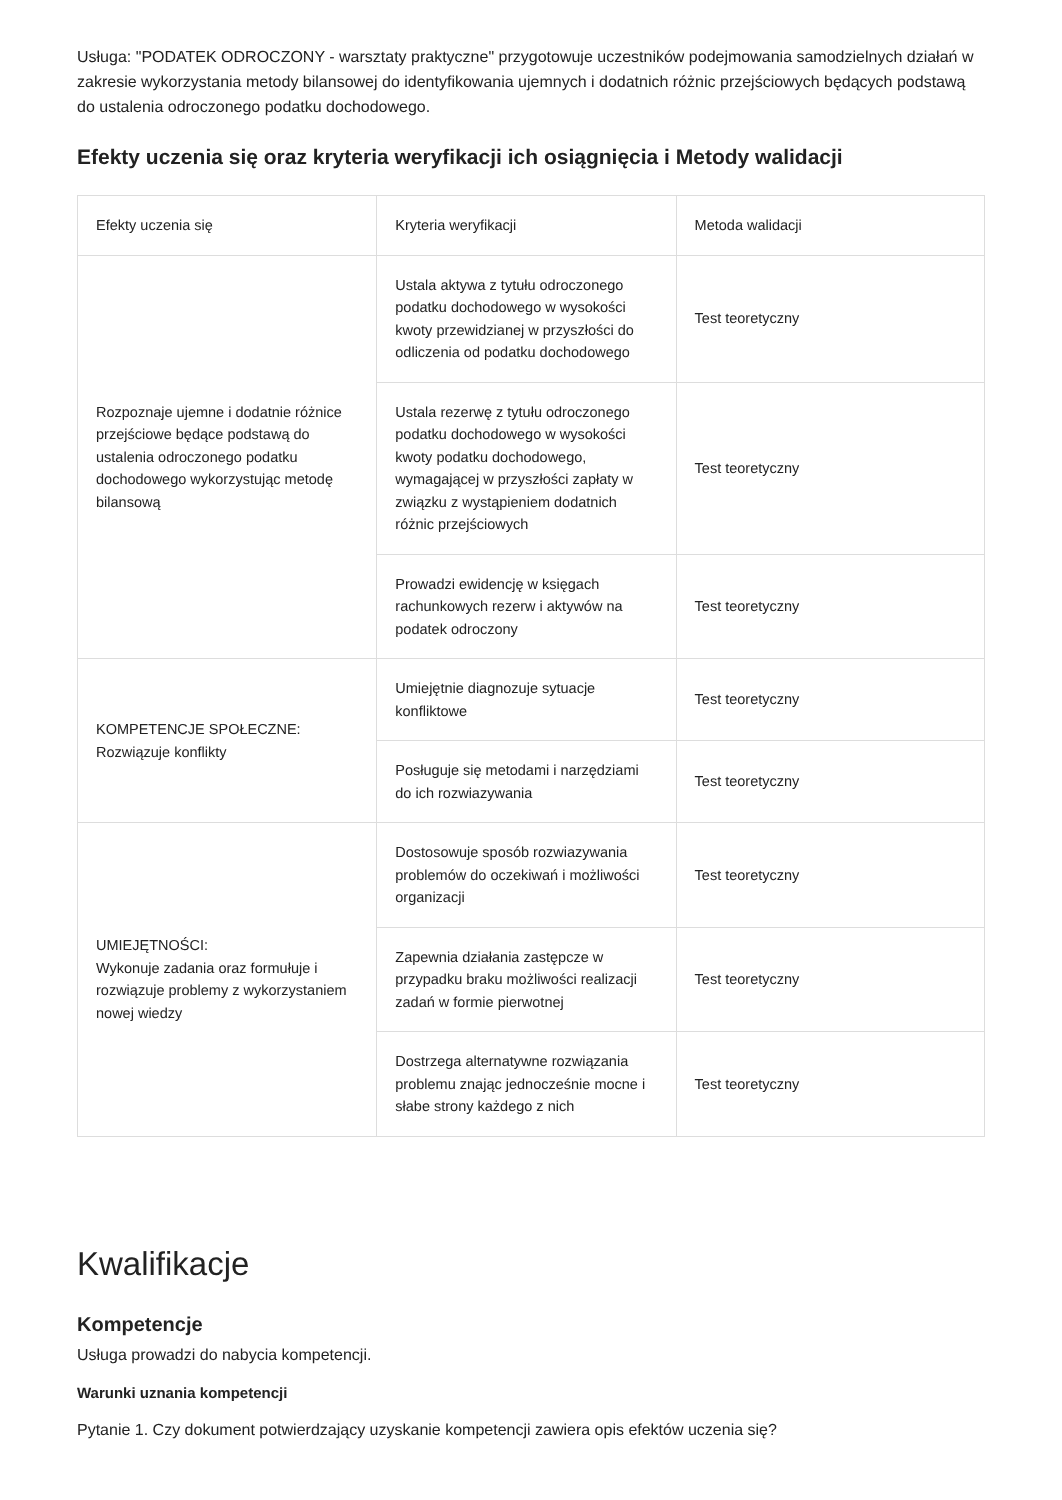Usługa: "PODATEK ODROCZONY - warsztaty praktyczne" przygotowuje uczestników podejmowania samodzielnych działań w zakresie wykorzystania metody bilansowej do identyfikowania ujemnych i dodatnich różnic przejściowych będących podstawą do ustalenia odroczonego podatku dochodowego.
Efekty uczenia się oraz kryteria weryfikacji ich osiągnięcia i Metody walidacji
| Efekty uczenia się | Kryteria weryfikacji | Metoda walidacji |
| --- | --- | --- |
| Rozpoznaje ujemne i dodatnie różnice przejściowe będące podstawą do ustalenia odroczonego podatku dochodowego wykorzystując metodę bilansową | Ustala aktywa z tytułu odroczonego podatku dochodowego w wysokości kwoty przewidzianej w przyszłości do odliczenia od podatku dochodowego | Test teoretyczny |
| | Ustala rezerwę z tytułu odroczonego podatku dochodowego w wysokości kwoty podatku dochodowego, wymagającej w przyszłości zapłaty w związku z wystąpieniem dodatnich różnic przejściowych | Test teoretyczny |
| | Prowadzi ewidencję w księgach rachunkowych rezerw i aktywów na podatek odroczony | Test teoretyczny |
| KOMPETENCJE SPOŁECZNE: Rozwiązuje konflikty | Umiejętnie diagnozuje sytuacje konfliktowe | Test teoretyczny |
| | Posługuje się metodami i narzędziami do ich rozwiazywania | Test teoretyczny |
| UMIEJĘTNOŚCI: Wykonuje zadania oraz formułuje i rozwiązuje problemy z wykorzystaniem nowej wiedzy | Dostosowuje sposób rozwiazywania problemów do oczekiwań i możliwości organizacji | Test teoretyczny |
| | Zapewnia działania zastępcze w przypadku braku możliwości realizacji zadań w formie pierwotnej | Test teoretyczny |
| | Dostrzega alternatywne rozwiązania problemu znając jednocześnie mocne i słabe strony każdego z nich | Test teoretyczny |
Kwalifikacje
Kompetencje
Usługa prowadzi do nabycia kompetencji.
Warunki uznania kompetencji
Pytanie 1. Czy dokument potwierdzający uzyskanie kompetencji zawiera opis efektów uczenia się?